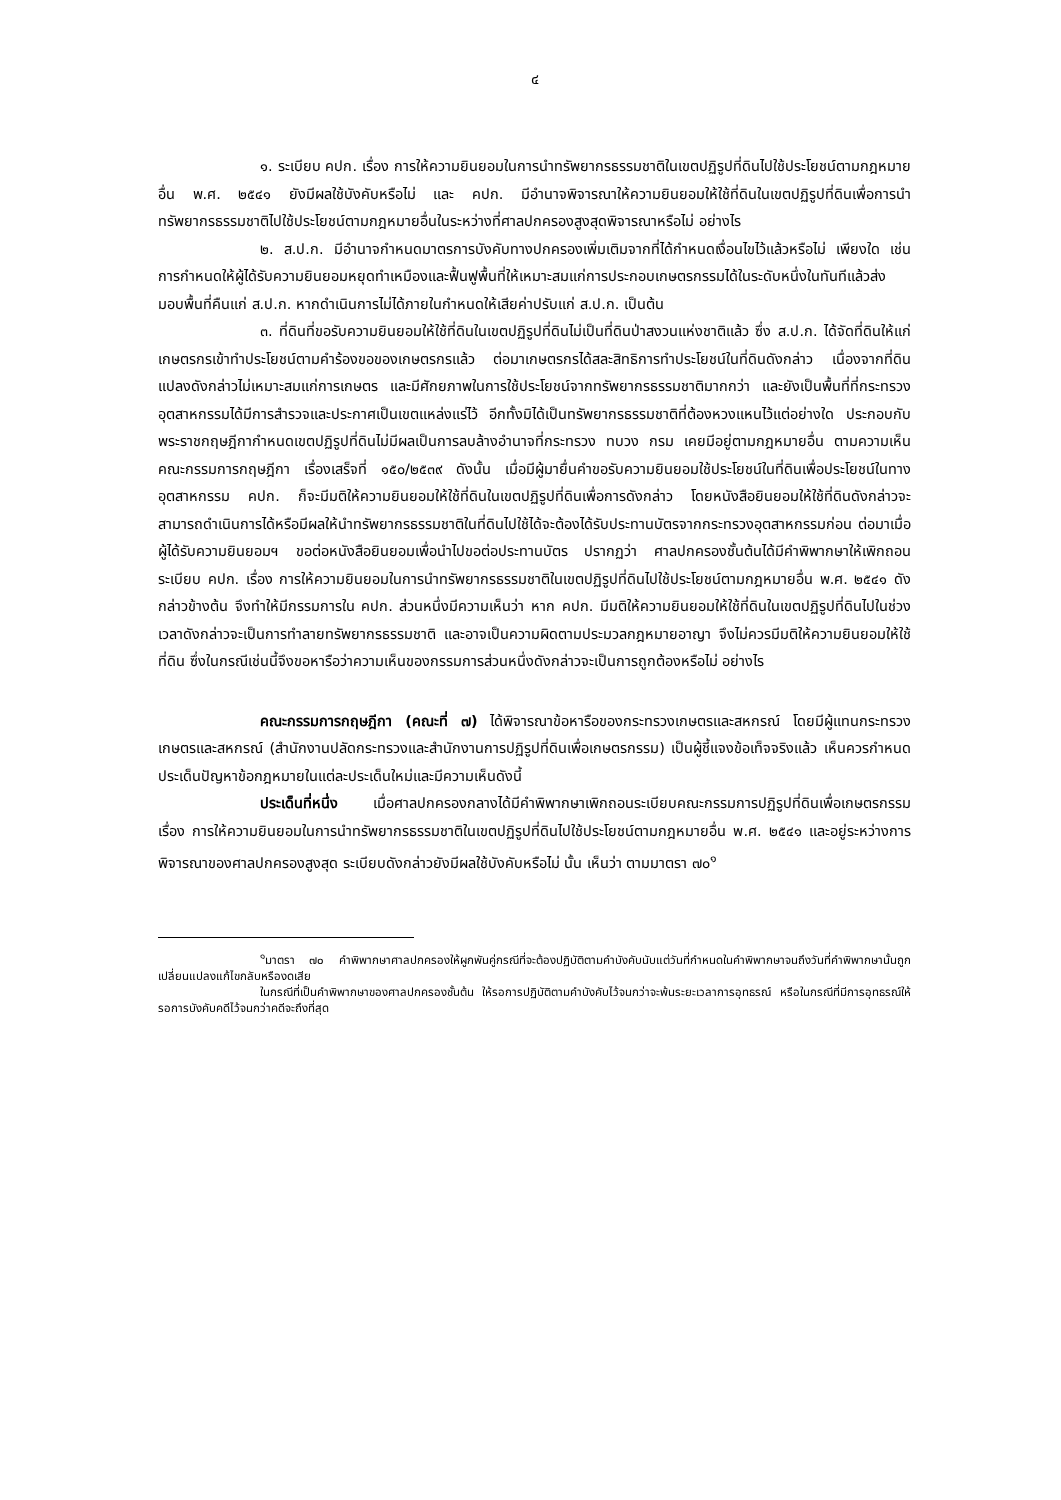๔
๑. ระเบียบ คปก. เรื่อง การให้ความยินยอมในการนำทรัพยากรธรรมชาติในเขตปฏิรูปที่ดินไปใช้ประโยชน์ตามกฎหมายอื่น พ.ศ. ๒๕๔๑ ยังมีผลใช้บังคับหรือไม่ และ คปก. มีอำนาจพิจารณาให้ความยินยอมให้ใช้ที่ดินในเขตปฏิรูปที่ดินเพื่อการนำทรัพยากรธรรมชาติไปใช้ประโยชน์ตามกฎหมายอื่นในระหว่างที่ศาลปกครองสูงสุดพิจารณาหรือไม่ อย่างไร
๒. ส.ป.ก. มีอำนาจกำหนดมาตรการบังคับทางปกครองเพิ่มเติมจากที่ได้กำหนดเงื่อนไขไว้แล้วหรือไม่ เพียงใด เช่น การกำหนดให้ผู้ได้รับความยินยอมหยุดทำเหมืองและฟื้นฟูพื้นที่ให้เหมาะสมแก่การประกอบเกษตรกรรมได้ในระดับหนึ่งในทันทีแล้วส่งมอบพื้นที่คืนแก่ ส.ป.ก. หากดำเนินการไม่ได้ภายในกำหนดให้เสียค่าปรับแก่ ส.ป.ก. เป็นต้น
๓. ที่ดินที่ขอรับความยินยอมให้ใช้ที่ดินในเขตปฏิรูปที่ดินไม่เป็นที่ดินป่าสงวนแห่งชาติแล้ว ซึ่ง ส.ป.ก. ได้จัดที่ดินให้แก่เกษตรกรเข้าทำประโยชน์ตามคำร้องขอของเกษตรกรแล้ว ต่อมาเกษตรกรได้สละสิทธิการทำประโยชน์ในที่ดินดังกล่าว เนื่องจากที่ดินแปลงดังกล่าวไม่เหมาะสมแก่การเกษตร และมีศักยภาพในการใช้ประโยชน์จากทรัพยากรธรรมชาติมากกว่า และยังเป็นพื้นที่ที่กระทรวงอุตสาหกรรมได้มีการสำรวจและประกาศเป็นเขตแหล่งแร่ไว้ อีกทั้งมิได้เป็นทรัพยากรธรรมชาติที่ต้องหวงแหนไว้แต่อย่างใด ประกอบกับพระราชกฤษฎีกากำหนดเขตปฏิรูปที่ดินไม่มีผลเป็นการลบล้างอำนาจที่กระทรวง ทบวง กรม เคยมีอยู่ตามกฎหมายอื่น ตามความเห็นคณะกรรมการกฤษฎีกา เรื่องเสร็จที่ ๑๕๐/๒๕๓๙ ดังนั้น เมื่อมีผู้มายื่นคำขอรับความยินยอมใช้ประโยชน์ในที่ดินเพื่อประโยชน์ในทางอุตสาหกรรม คปก. ก็จะมีมติให้ความยินยอมให้ใช้ที่ดินในเขตปฏิรูปที่ดินเพื่อการดังกล่าว โดยหนังสือยินยอมให้ใช้ที่ดินดังกล่าวจะสามารถดำเนินการได้หรือมีผลให้นำทรัพยากรธรรมชาติในที่ดินไปใช้ได้จะต้องได้รับประทานบัตรจากกระทรวงอุตสาหกรรมก่อน ต่อมาเมื่อผู้ได้รับความยินยอมฯ ขอต่อหนังสือยินยอมเพื่อนำไปขอต่อประทานบัตร ปรากฏว่า ศาลปกครองชั้นต้นได้มีคำพิพากษาให้เพิกถอนระเบียบ คปก. เรื่อง การให้ความยินยอมในการนำทรัพยากรธรรมชาติในเขตปฏิรูปที่ดินไปใช้ประโยชน์ตามกฎหมายอื่น พ.ศ. ๒๕๔๑ ดังกล่าวข้างต้น จึงทำให้มีกรรมการใน คปก. ส่วนหนึ่งมีความเห็นว่า หาก คปก. มีมติให้ความยินยอมให้ใช้ที่ดินในเขตปฏิรูปที่ดินไปในช่วงเวลาดังกล่าวจะเป็นการทำลายทรัพยากรธรรมชาติ และอาจเป็นความผิดตามประมวลกฎหมายอาญา จึงไม่ควรมีมติให้ความยินยอมให้ใช้ที่ดิน ซึ่งในกรณีเช่นนี้จึงขอหารือว่าความเห็นของกรรมการส่วนหนึ่งดังกล่าวจะเป็นการถูกต้องหรือไม่ อย่างไร
คณะกรรมการกฤษฎีกา (คณะที่ ๗) ได้พิจารณาข้อหารือของกระทรวงเกษตรและสหกรณ์ โดยมีผู้แทนกระทรวงเกษตรและสหกรณ์ (สำนักงานปลัดกระทรวงและสำนักงานการปฏิรูปที่ดินเพื่อเกษตรกรรม) เป็นผู้ชี้แจงข้อเท็จจริงแล้ว เห็นควรกำหนดประเด็นปัญหาข้อกฎหมายในแต่ละประเด็นใหม่และมีความเห็นดังนี้
ประเด็นที่หนึ่ง เมื่อศาลปกครองกลางได้มีคำพิพากษาเพิกถอนระเบียบคณะกรรมการปฏิรูปที่ดินเพื่อเกษตรกรรม เรื่อง การให้ความยินยอมในการนำทรัพยากรธรรมชาติในเขตปฏิรูปที่ดินไปใช้ประโยชน์ตามกฎหมายอื่น พ.ศ. ๒๕๔๑ และอยู่ระหว่างการพิจารณาของศาลปกครองสูงสุด ระเบียบดังกล่าวยังมีผลใช้บังคับหรือไม่ นั้น เห็นว่า ตามมาตรา ๗๐<sup>๑</sup>
<sup>๑</sup> มาตรา ๗๐ คำพิพากษาศาลปกครองให้ผูกพันคู่กรณีที่จะต้องปฏิบัติตามคำบังคับนับแต่วันที่กำหนดในคำพิพากษาจนถึงวันที่คำพิพากษานั้นถูกเปลี่ยนแปลงแก้ไขกลับหรืองดเสีย
ในกรณีที่เป็นคำพิพากษาของศาลปกครองชั้นต้น ให้รอการปฏิบัติตามคำบังคับไว้จนกว่าจะพ้นระยะเวลาการอุทธรณ์ หรือในกรณีที่มีการอุทธรณ์ให้รอการบังคับคดีไว้จนกว่าคดีจะถึงที่สุด